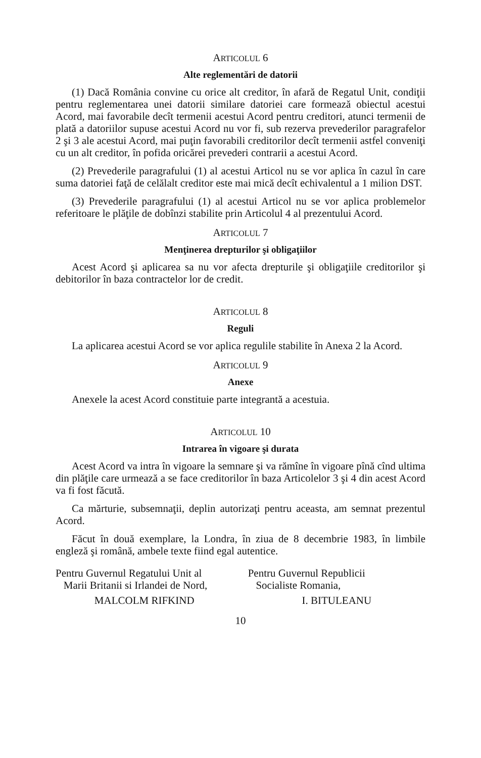ARTICOLUL 6
Alte reglementări de datorii
(1) Dacă România convine cu orice alt creditor, în afară de Regatul Unit, condiţii pentru reglementarea unei datorii similare datoriei care formează obiectul acestui Acord, mai favorabile decît termenii acestui Acord pentru creditori, atunci termenii de plată a datoriilor supuse acestui Acord nu vor fi, sub rezerva prevederilor paragrafelor 2 şi 3 ale acestui Acord, mai puţin favorabili creditorilor decît termenii astfel conveniţi cu un alt creditor, în pofida oricărei prevederi contrarii a acestui Acord.
(2) Prevederile paragrafului (1) al acestui Articol nu se vor aplica în cazul în care suma datoriei faţă de celălalt creditor este mai mică decît echivalentul a 1 milion DST.
(3) Prevederile paragrafului (1) al acestui Articol nu se vor aplica problemelor referitoare le plăţile de dobînzi stabilite prin Articolul 4 al prezentului Acord.
ARTICOLUL 7
Menţinerea drepturilor şi obligaţiilor
Acest Acord şi aplicarea sa nu vor afecta drepturile şi obligaţiile creditorilor şi debitorilor în baza contractelor lor de credit.
ARTICOLUL 8
Reguli
La aplicarea acestui Acord se vor aplica regulile stabilite în Anexa 2 la Acord.
ARTICOLUL 9
Anexe
Anexele la acest Acord constituie parte integrantă a acestuia.
ARTICOLUL 10
Intrarea în vigoare şi durata
Acest Acord va intra în vigoare la semnare şi va rămîne în vigoare pînă cînd ultima din plăţile care urmează a se face creditorilor în baza Articolelor 3 şi 4 din acest Acord va fi fost făcută.
Ca mărturie, subsemnaţii, deplin autorizaţi pentru aceasta, am semnat prezentul Acord.
Făcut în două exemplare, la Londra, în ziua de 8 decembrie 1983, în limbile engleză şi română, ambele texte fiind egal autentice.
Pentru Guvernul Regatului Unit al
Marii Britanii si Irlandei de Nord,
MALCOLM RIFKIND
Pentru Guvernul Republicii
Socialiste Romania,
I. BITULEANU
10